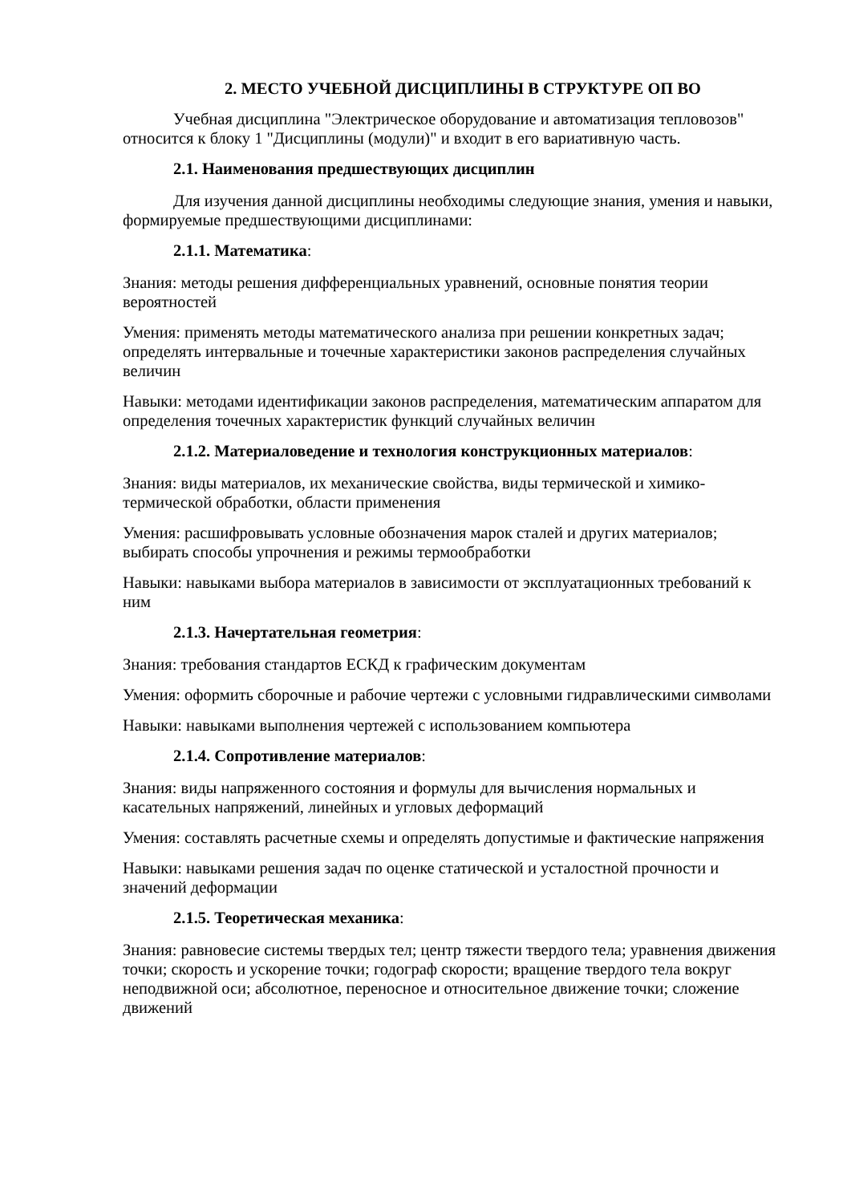2. МЕСТО УЧЕБНОЙ ДИСЦИПЛИНЫ В СТРУКТУРЕ ОП ВО
Учебная дисциплина "Электрическое оборудование и автоматизация тепловозов" относится к блоку 1 "Дисциплины (модули)" и входит в его вариативную часть.
2.1. Наименования предшествующих дисциплин
Для изучения данной дисциплины необходимы следующие знания, умения и навыки, формируемые предшествующими дисциплинами:
2.1.1. Математика:
Знания: методы решения дифференциальных уравнений, основные понятия теории вероятностей
Умения: применять методы математического анализа при решении конкретных задач; определять интервальные и точечные характеристики законов распределения случайных величин
Навыки: методами идентификации законов распределения, математическим аппаратом для определения точечных характеристик функций случайных величин
2.1.2. Материаловедение и технология конструкционных материалов:
Знания: виды материалов, их механические свойства, виды термической и химико-термической обработки, области применения
Умения: расшифровывать условные обозначения марок сталей и других материалов; выбирать способы упрочнения и режимы термообработки
Навыки: навыками выбора материалов в зависимости от эксплуатационных требований к ним
2.1.3. Начертательная геометрия:
Знания: требования стандартов ЕСКД к графическим документам
Умения: оформить сборочные и рабочие чертежи с условными гидравлическими символами
Навыки: навыками выполнения чертежей с использованием компьютера
2.1.4. Сопротивление материалов:
Знания: виды напряженного состояния и формулы для вычисления нормальных и касательных напряжений, линейных и угловых деформаций
Умения: составлять расчетные схемы и определять допустимые и фактические напряжения
Навыки: навыками решения задач по оценке статической и усталостной прочности и значений деформации
2.1.5. Теоретическая механика:
Знания: равновесие системы твердых тел; центр тяжести твердого тела; уравнения движения точки; скорость и ускорение точки; годограф скорости; вращение твердого тела вокруг неподвижной оси; абсолютное, переносное и относительное движение точки; сложение движений